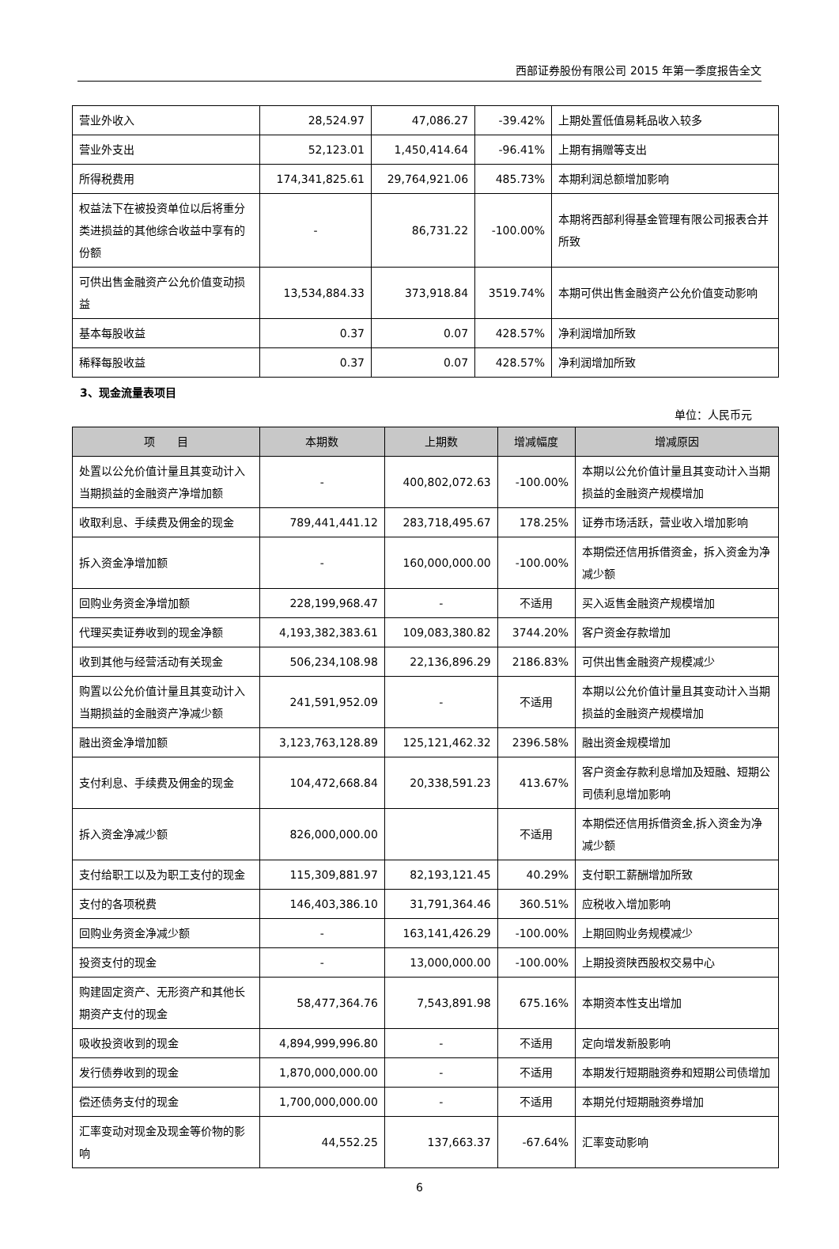西部证券股份有限公司 2015 年第一季度报告全文
| 营业外收入 | 28,524.97 | 47,086.27 | -39.42% | 上期处置低值易耗品收入较多 |
| 营业外支出 | 52,123.01 | 1,450,414.64 | -96.41% | 上期有捐赠等支出 |
| 所得税费用 | 174,341,825.61 | 29,764,921.06 | 485.73% | 本期利润总额增加影响 |
| 权益法下在被投资单位以后将重分类进损益的其他综合收益中享有的份额 | - | 86,731.22 | -100.00% | 本期将西部利得基金管理有限公司报表合并所致 |
| 可供出售金融资产公允价值变动损益 | 13,534,884.33 | 373,918.84 | 3519.74% | 本期可供出售金融资产公允价值变动影响 |
| 基本每股收益 | 0.37 | 0.07 | 428.57% | 净利润增加所致 |
| 稀释每股收益 | 0.37 | 0.07 | 428.57% | 净利润增加所致 |
3、现金流量表项目
单位：人民币元
| 项 目 | 本期数 | 上期数 | 增减幅度 | 增减原因 |
| --- | --- | --- | --- | --- |
| 处置以公允价值计量且其变动计入当期损益的金融资产净增加额 | - | 400,802,072.63 | -100.00% | 本期以公允价值计量且其变动计入当期损益的金融资产规模增加 |
| 收取利息、手续费及佣金的现金 | 789,441,441.12 | 283,718,495.67 | 178.25% | 证券市场活跃，营业收入增加影响 |
| 拆入资金净增加额 | - | 160,000,000.00 | -100.00% | 本期偿还信用拆借资金，拆入资金为净减少额 |
| 回购业务资金净增加额 | 228,199,968.47 | - | 不适用 | 买入返售金融资产规模增加 |
| 代理买卖证券收到的现金净额 | 4,193,382,383.61 | 109,083,380.82 | 3744.20% | 客户资金存款增加 |
| 收到其他与经营活动有关现金 | 506,234,108.98 | 22,136,896.29 | 2186.83% | 可供出售金融资产规模减少 |
| 购置以公允价值计量且其变动计入当期损益的金融资产净减少额 | 241,591,952.09 | - | 不适用 | 本期以公允价值计量且其变动计入当期损益的金融资产规模增加 |
| 融出资金净增加额 | 3,123,763,128.89 | 125,121,462.32 | 2396.58% | 融出资金规模增加 |
| 支付利息、手续费及佣金的现金 | 104,472,668.84 | 20,338,591.23 | 413.67% | 客户资金存款利息增加及短融、短期公司债利息增加影响 |
| 拆入资金净减少额 | 826,000,000.00 | | 不适用 | 本期偿还信用拆借资金,拆入资金为净减少额 |
| 支付给职工以及为职工支付的现金 | 115,309,881.97 | 82,193,121.45 | 40.29% | 支付职工薪酬增加所致 |
| 支付的各项税费 | 146,403,386.10 | 31,791,364.46 | 360.51% | 应税收入增加影响 |
| 回购业务资金净减少额 | - | 163,141,426.29 | -100.00% | 上期回购业务规模减少 |
| 投资支付的现金 | - | 13,000,000.00 | -100.00% | 上期投资陕西股权交易中心 |
| 购建固定资产、无形资产和其他长期资产支付的现金 | 58,477,364.76 | 7,543,891.98 | 675.16% | 本期资本性支出增加 |
| 吸收投资收到的现金 | 4,894,999,996.80 | - | 不适用 | 定向增发新股影响 |
| 发行债券收到的现金 | 1,870,000,000.00 | - | 不适用 | 本期发行短期融资券和短期公司债增加 |
| 偿还债务支付的现金 | 1,700,000,000.00 | - | 不适用 | 本期兑付短期融资券增加 |
| 汇率变动对现金及现金等价物的影响 | 44,552.25 | 137,663.37 | -67.64% | 汇率变动影响 |
6